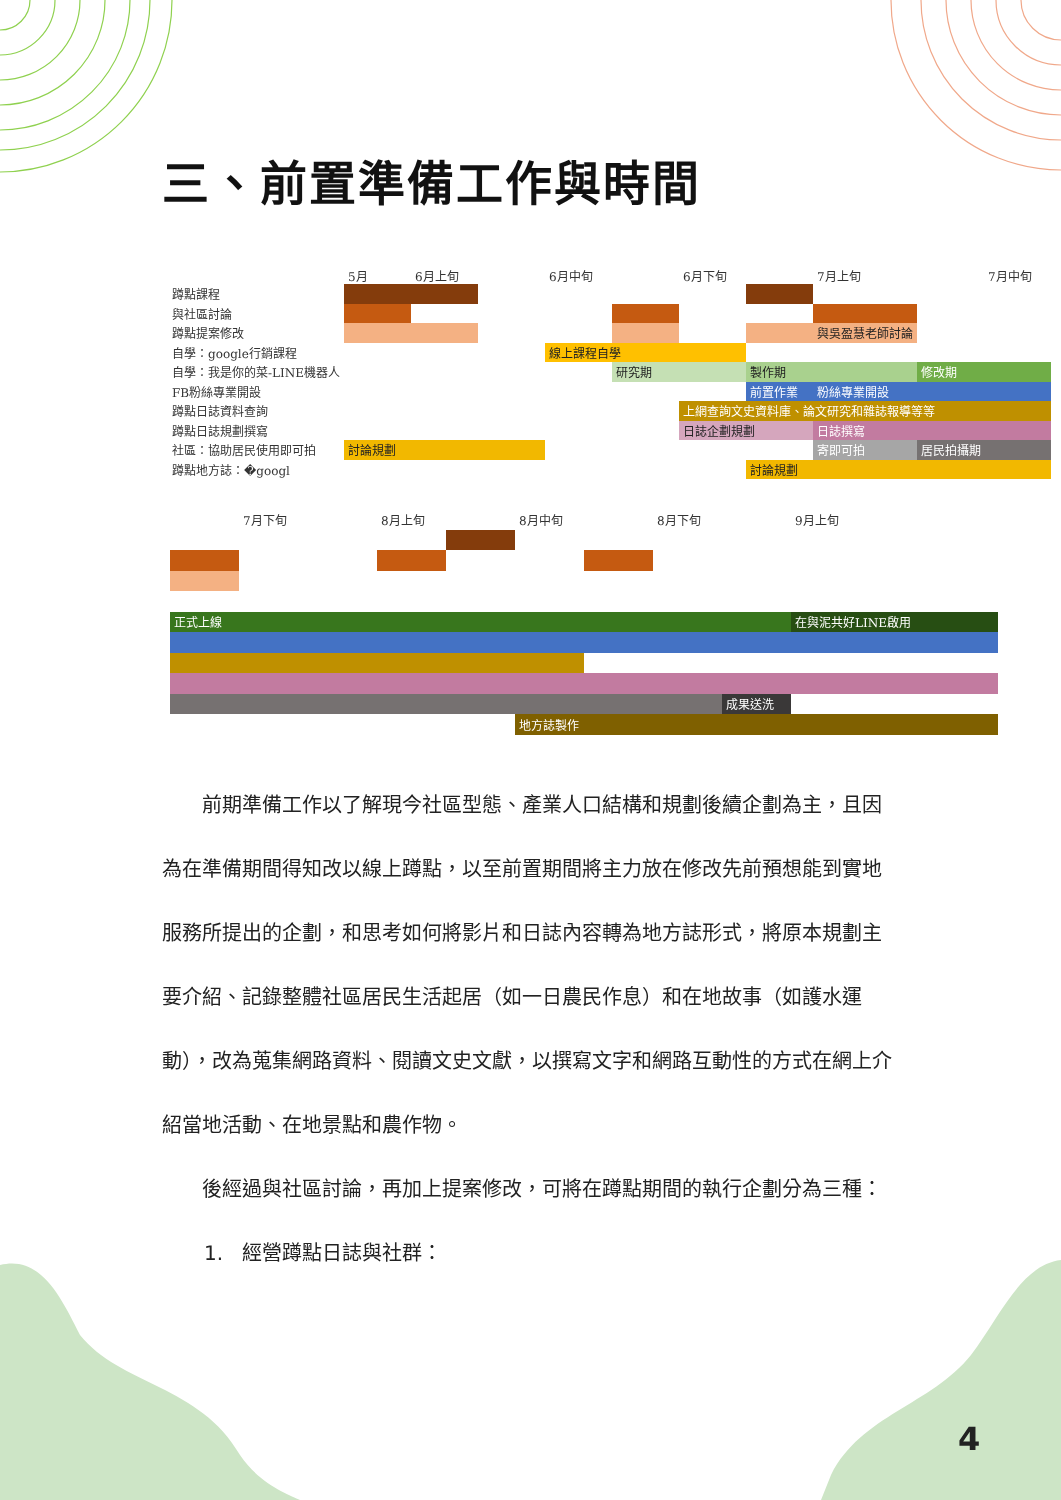三、前置準備工作與時間
| | 5月 | 6月上旬 | | 6月中旬 | | 6月下旬 | | 7月上旬 | | 7月中旬 |
| --- | --- | --- | --- | --- | --- | --- | --- | --- | --- | --- |
| 蹲點課程 | | | | | | | | | | |
| 與社區討論 | | | | | | | | | | |
| 蹲點提案修改 | | | | | | | | 與吳盈慧老師討論 | | |
| 自學：google行銷課程 | | | | 線上課程自學 | | | | | | |
| 自學：我是你的菜-LINE機器人 | | | | | 研究期 | | 製作期 | | 修改期 | |
| FB粉絲專業開設 | | | | | | | 前置作業 | 粉絲專業開設 | | |
| 蹲點日誌資料查詢 | | | | | | 上網查詢文史資料庫、論文研究和雜誌報導等等 | | | | |
| 蹲點日誌規劃撰寫 | | | | | | 日誌企劃規劃 | | 日誌撰寫 | | |
| 社區：協助居民使用即可拍 | 討論規劃 | | | | | | | 寄即可拍 | 居民拍攝期 | |
| 蹲點地方誌：�googl | | | | | | | 討論規劃 | | | |
| | 7月下旬 | | 8月上旬 | | 8月中旬 | | 8月下旬 | | 9月上旬 | | |
| --- | --- | --- | --- | --- | --- | --- | --- | --- | --- | --- | --- |
| 正式上線 | | | | | | | | | 在與泥共好LINE啟用 | | |
| | | | | | | | | 成果送洗 | | | |
| | | | | | 地方誌製作 | | | | | | |
前期準備工作以了解現今社區型態、產業人口結構和規劃後續企劃為主，且因為在準備期間得知改以線上蹲點，以至前置期間將主力放在修改先前預想能到實地服務所提出的企劃，和思考如何將影片和日誌內容轉為地方誌形式，將原本規劃主要介紹、記錄整體社區居民生活起居（如一日農民作息）和在地故事（如護水運動），改為蒐集網路資料、閱讀文史文獻，以撰寫文字和網路互動性的方式在網上介紹當地活動、在地景點和農作物。
後經過與社區討論，再加上提案修改，可將在蹲點期間的執行企劃分為三種：
1. 經營蹲點日誌與社群：
4